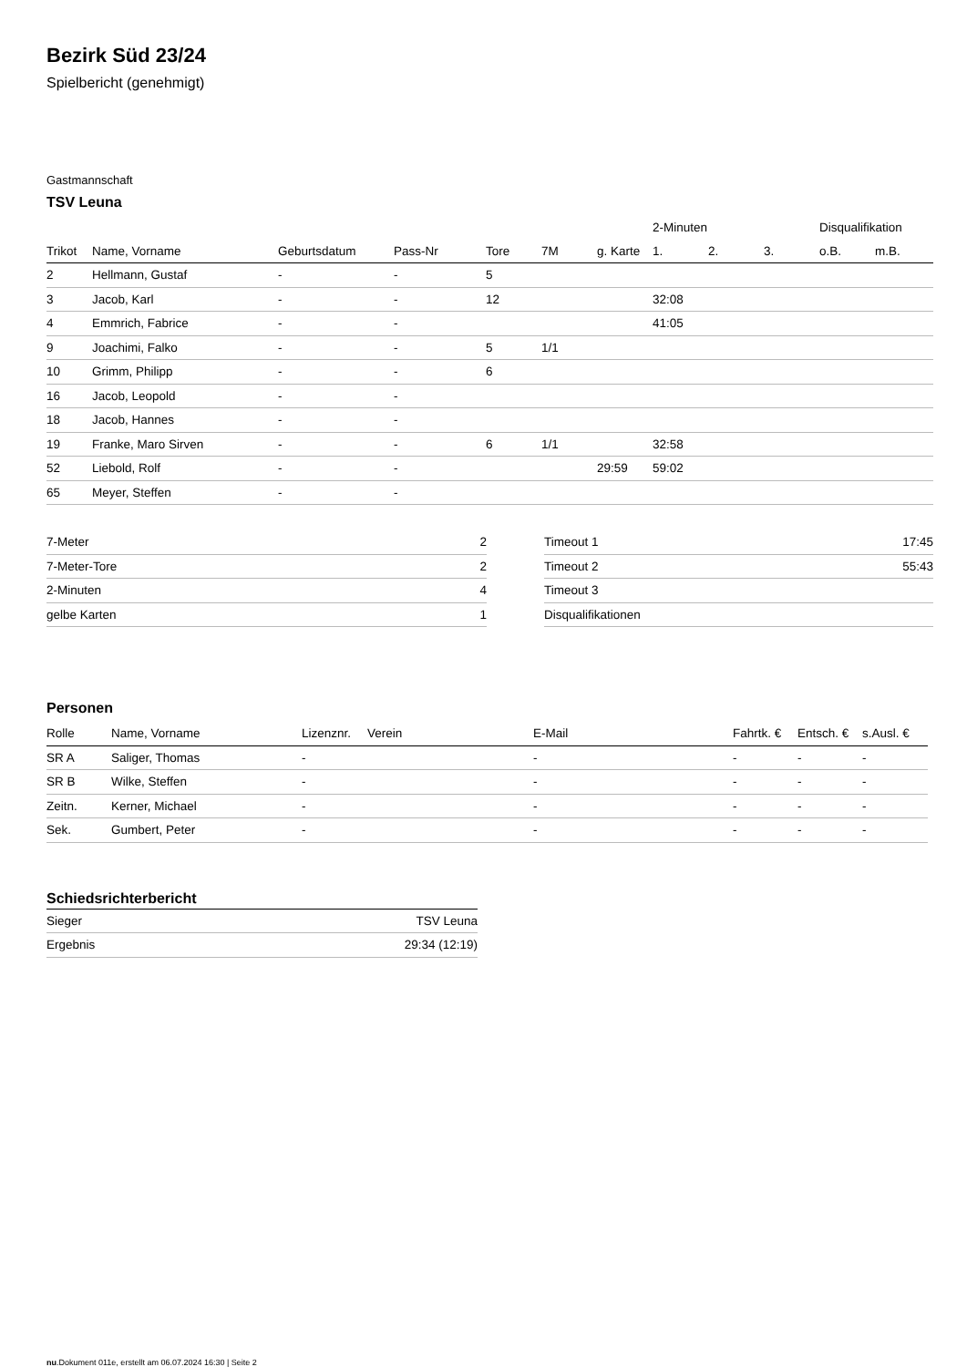Bezirk Süd 23/24
Spielbericht (genehmigt)
Gastmannschaft
TSV Leuna
| | | | | | | | 2-Minuten | | | Disqualifikation | |
| --- | --- | --- | --- | --- | --- | --- | --- | --- | --- | --- | --- |
| Trikot | Name, Vorname | Geburtsdatum | Pass-Nr | Tore | 7M | g. Karte | 1. | 2. | 3. | o.B. | m.B. |
| 2 | Hellmann, Gustaf | - | - | 5 | | | | | | | |
| 3 | Jacob, Karl | - | - | 12 | | | 32:08 | | | | |
| 4 | Emmrich, Fabrice | - | - | | | | 41:05 | | | | |
| 9 | Joachimi, Falko | - | - | 5 | 1/1 | | | | | | |
| 10 | Grimm, Philipp | - | - | 6 | | | | | | | |
| 16 | Jacob, Leopold | - | - | | | | | | | | |
| 18 | Jacob, Hannes | - | - | | | | | | | | |
| 19 | Franke, Maro Sirven | - | - | 6 | 1/1 | | 32:58 | | | | |
| 52 | Liebold, Rolf | - | - | | | 29:59 | 59:02 | | | | |
| 65 | Meyer, Steffen | - | - | | | | | | | | |
| 7-Meter | 2 |
| 7-Meter-Tore | 2 |
| 2-Minuten | 4 |
| gelbe Karten | 1 |
| Timeout 1 | 17:45 |
| Timeout 2 | 55:43 |
| Timeout 3 | |
| Disqualifikationen | |
Personen
| Rolle | Name, Vorname | Lizenznr. | Verein | E-Mail | Fahrtk. € | Entsch. € | s.Ausl. € |
| --- | --- | --- | --- | --- | --- | --- | --- |
| SR A | Saliger, Thomas | - | | - | - | - | - |
| SR B | Wilke, Steffen | - | | - | - | - | - |
| Zeitn. | Kerner, Michael | - | | - | - | - | - |
| Sek. | Gumbert, Peter | - | | - | - | - | - |
Schiedsrichterbericht
| Sieger | TSV Leuna |
| Ergebnis | 29:34 (12:19) |
nu.Dokument 011e, erstellt am 06.07.2024 16:30 | Seite 2